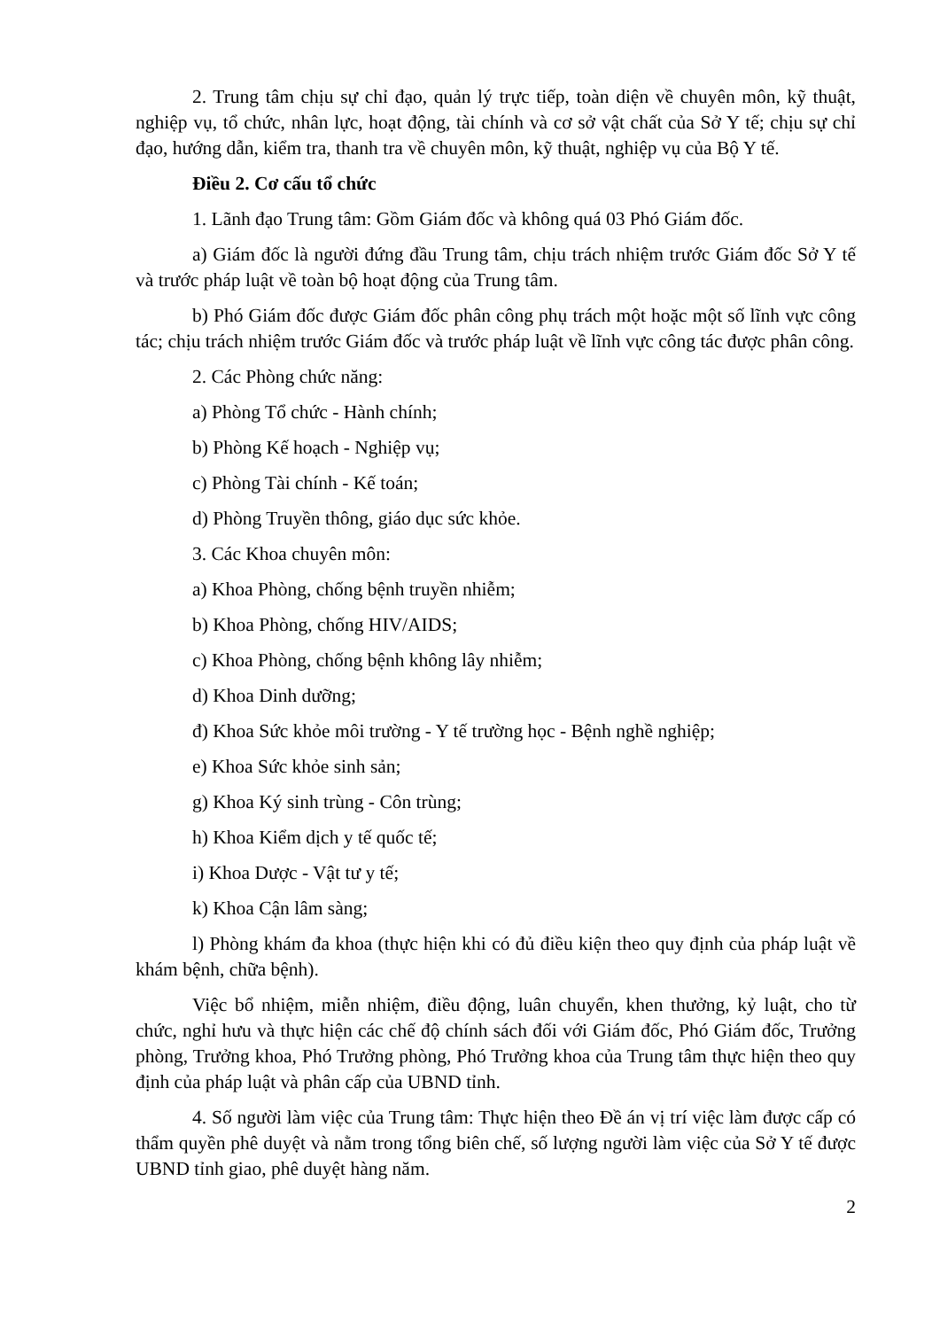2. Trung tâm chịu sự chỉ đạo, quản lý trực tiếp, toàn diện về chuyên môn, kỹ thuật, nghiệp vụ, tổ chức, nhân lực, hoạt động, tài chính và cơ sở vật chất của Sở Y tế; chịu sự chỉ đạo, hướng dẫn, kiểm tra, thanh tra về chuyên môn, kỹ thuật, nghiệp vụ của Bộ Y tế.
Điều 2. Cơ cấu tổ chức
1. Lãnh đạo Trung tâm: Gồm Giám đốc và không quá 03 Phó Giám đốc.
a) Giám đốc là người đứng đầu Trung tâm, chịu trách nhiệm trước Giám đốc Sở Y tế và trước pháp luật về toàn bộ hoạt động của Trung tâm.
b) Phó Giám đốc được Giám đốc phân công phụ trách một hoặc một số lĩnh vực công tác; chịu trách nhiệm trước Giám đốc và trước pháp luật về lĩnh vực công tác được phân công.
2. Các Phòng chức năng:
a) Phòng Tổ chức - Hành chính;
b) Phòng Kế hoạch - Nghiệp vụ;
c) Phòng Tài chính - Kế toán;
d) Phòng Truyền thông, giáo dục sức khỏe.
3. Các Khoa chuyên môn:
a) Khoa Phòng, chống bệnh truyền nhiễm;
b) Khoa Phòng, chống HIV/AIDS;
c) Khoa Phòng, chống bệnh không lây nhiễm;
d) Khoa Dinh dưỡng;
đ) Khoa Sức khỏe môi trường - Y tế trường học - Bệnh nghề nghiệp;
e) Khoa Sức khỏe sinh sản;
g) Khoa Ký sinh trùng - Côn trùng;
h) Khoa Kiểm dịch y tế quốc tế;
i) Khoa Dược - Vật tư y tế;
k) Khoa Cận lâm sàng;
l) Phòng khám đa khoa (thực hiện khi có đủ điều kiện theo quy định của pháp luật về khám bệnh, chữa bệnh).
Việc bổ nhiệm, miễn nhiệm, điều động, luân chuyển, khen thưởng, kỷ luật, cho từ chức, nghỉ hưu và thực hiện các chế độ chính sách đối với Giám đốc, Phó Giám đốc, Trưởng phòng, Trưởng khoa, Phó Trưởng phòng, Phó Trưởng khoa của Trung tâm thực hiện theo quy định của pháp luật và phân cấp của UBND tỉnh.
4. Số người làm việc của Trung tâm: Thực hiện theo Đề án vị trí việc làm được cấp có thẩm quyền phê duyệt và nằm trong tổng biên chế, số lượng người làm việc của Sở Y tế được UBND tỉnh giao, phê duyệt hàng năm.
2